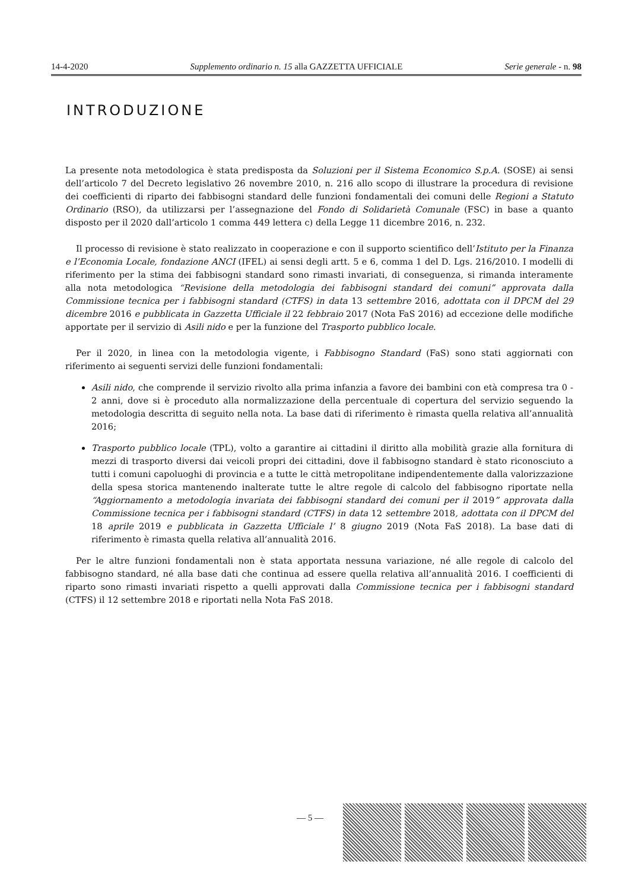14-4-2020 Supplemento ordinario n. 15 alla GAZZETTA UFFICIALE Serie generale - n. 98
INTRODUZIONE
La presente nota metodologica è stata predisposta da Soluzioni per il Sistema Economico S.p.A. (SOSE) ai sensi dell’articolo 7 del Decreto legislativo 26 novembre 2010, n. 216 allo scopo di illustrare la procedura di revisione dei coefficienti di riparto dei fabbisogni standard delle funzioni fondamentali dei comuni delle Regioni a Statuto Ordinario (RSO), da utilizzarsi per l’assegnazione del Fondo di Solidarietà Comunale (FSC) in base a quanto disposto per il 2020 dall’articolo 1 comma 449 lettera c) della Legge 11 dicembre 2016, n. 232.
Il processo di revisione è stato realizzato in cooperazione e con il supporto scientifico dell’Istituto per la Finanza e l’Economia Locale, fondazione ANCI (IFEL) ai sensi degli artt. 5 e 6, comma 1 del D. Lgs. 216/2010. I modelli di riferimento per la stima dei fabbisogni standard sono rimasti invariati, di conseguenza, si rimanda interamente alla nota metodologica “Revisione della metodologia dei fabbisogni standard dei comuni” approvata dalla Commissione tecnica per i fabbisogni standard (CTFS) in data 13 settembre 2016, adottata con il DPCM del 29 dicembre 2016 e pubblicata in Gazzetta Ufficiale il 22 febbraio 2017 (Nota FaS 2016) ad eccezione delle modifiche apportate per il servizio di Asili nido e per la funzione del Trasporto pubblico locale.
Per il 2020, in linea con la metodologia vigente, i Fabbisogno Standard (FaS) sono stati aggiornati con riferimento ai seguenti servizi delle funzioni fondamentali:
Asili nido, che comprende il servizio rivolto alla prima infanzia a favore dei bambini con età compresa tra 0 - 2 anni, dove si è proceduto alla normalizzazione della percentuale di copertura del servizio seguendo la metodologia descritta di seguito nella nota. La base dati di riferimento è rimasta quella relativa all’annualità 2016;
Trasporto pubblico locale (TPL), volto a garantire ai cittadini il diritto alla mobilità grazie alla fornitura di mezzi di trasporto diversi dai veicoli propri dei cittadini, dove il fabbisogno standard è stato riconosciuto a tutti i comuni capoluoghi di provincia e a tutte le città metropolitane indipendentemente dalla valorizzazione della spesa storica mantenendo inalterate tutte le altre regole di calcolo del fabbisogno riportate nella “Aggiornamento a metodologia invariata dei fabbisogni standard dei comuni per il 2019” approvata dalla Commissione tecnica per i fabbisogni standard (CTFS) in data 12 settembre 2018, adottata con il DPCM del 18 aprile 2019 e pubblicata in Gazzetta Ufficiale l’ 8 giugno 2019 (Nota FaS 2018). La base dati di riferimento è rimasta quella relativa all’annualità 2016.
Per le altre funzioni fondamentali non è stata apportata nessuna variazione, né alle regole di calcolo del fabbisogno standard, né alla base dati che continua ad essere quella relativa all’annualità 2016. I coefficienti di riparto sono rimasti invariati rispetto a quelli approvati dalla Commissione tecnica per i fabbisogni standard (CTFS) il 12 settembre 2018 e riportati nella Nota FaS 2018.
— 5 —